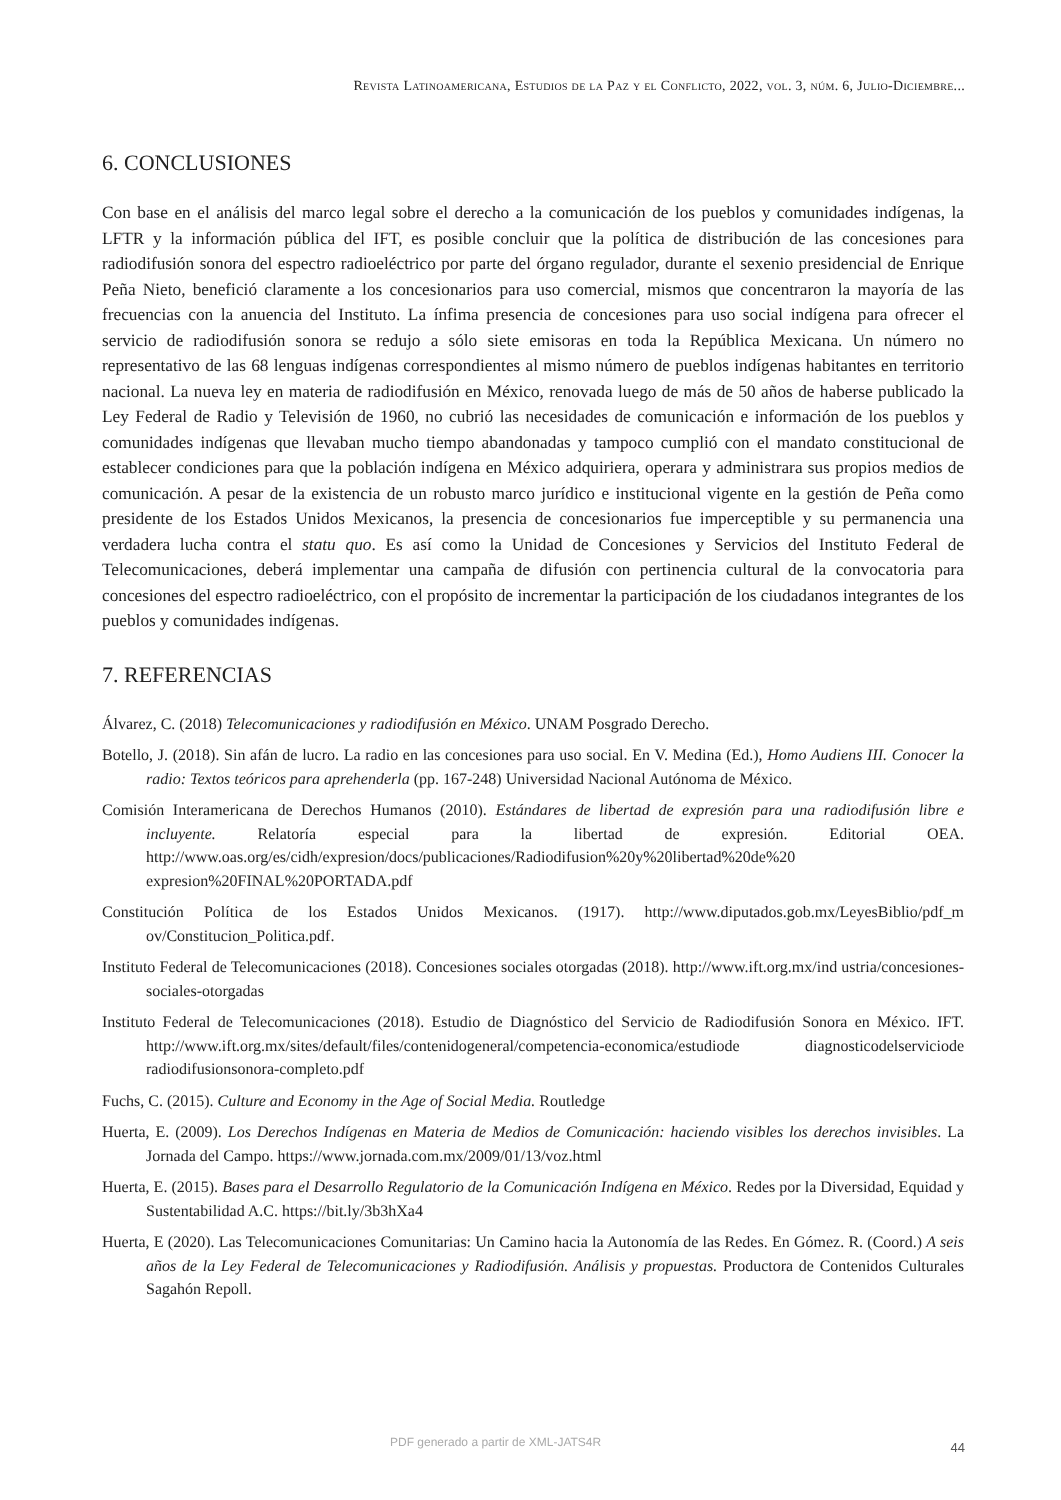Revista Latinoamericana, Estudios de la Paz y el Conflicto, 2022, vol. 3, núm. 6, Julio-Diciembre...
6. CONCLUSIONES
Con base en el análisis del marco legal sobre el derecho a la comunicación de los pueblos y comunidades indígenas, la LFTR y la información pública del IFT, es posible concluir que la política de distribución de las concesiones para radiodifusión sonora del espectro radioeléctrico por parte del órgano regulador, durante el sexenio presidencial de Enrique Peña Nieto, benefició claramente a los concesionarios para uso comercial, mismos que concentraron la mayoría de las frecuencias con la anuencia del Instituto. La ínfima presencia de concesiones para uso social indígena para ofrecer el servicio de radiodifusión sonora se redujo a sólo siete emisoras en toda la República Mexicana. Un número no representativo de las 68 lenguas indígenas correspondientes al mismo número de pueblos indígenas habitantes en territorio nacional. La nueva ley en materia de radiodifusión en México, renovada luego de más de 50 años de haberse publicado la Ley Federal de Radio y Televisión de 1960, no cubrió las necesidades de comunicación e información de los pueblos y comunidades indígenas que llevaban mucho tiempo abandonadas y tampoco cumplió con el mandato constitucional de establecer condiciones para que la población indígena en México adquiriera, operara y administrara sus propios medios de comunicación. A pesar de la existencia de un robusto marco jurídico e institucional vigente en la gestión de Peña como presidente de los Estados Unidos Mexicanos, la presencia de concesionarios fue imperceptible y su permanencia una verdadera lucha contra el statu quo. Es así como la Unidad de Concesiones y Servicios del Instituto Federal de Telecomunicaciones, deberá implementar una campaña de difusión con pertinencia cultural de la convocatoria para concesiones del espectro radioeléctrico, con el propósito de incrementar la participación de los ciudadanos integrantes de los pueblos y comunidades indígenas.
7. REFERENCIAS
Álvarez, C. (2018) Telecomunicaciones y radiodifusión en México. UNAM Posgrado Derecho.
Botello, J. (2018). Sin afán de lucro. La radio en las concesiones para uso social. En V. Medina (Ed.), Homo Audiens III. Conocer la radio: Textos teóricos para aprehenderla (pp. 167-248) Universidad Nacional Autónoma de México.
Comisión Interamericana de Derechos Humanos (2010). Estándares de libertad de expresión para una radiodifusión libre e incluyente. Relatoría especial para la libertad de expresión. Editorial OEA. http://www.oas.org/es/cidh/expresion/docs/publicaciones/Radiodifusion%20y%20libertad%20de%20 expresion%20FINAL%20PORTADA.pdf
Constitución Política de los Estados Unidos Mexicanos. (1917). http://www.diputados.gob.mx/LeyesBiblio/pdf_m ov/Constitucion_Politica.pdf.
Instituto Federal de Telecomunicaciones (2018). Concesiones sociales otorgadas (2018). http://www.ift.org.mx/ind ustria/concesiones-sociales-otorgadas
Instituto Federal de Telecomunicaciones (2018). Estudio de Diagnóstico del Servicio de Radiodifusión Sonora en México. IFT. http://www.ift.org.mx/sites/default/files/contenidogeneral/competencia-economica/estudiode diagnosticodelserviciode radiodifusionsonora-completo.pdf
Fuchs, C. (2015). Culture and Economy in the Age of Social Media. Routledge
Huerta, E. (2009). Los Derechos Indígenas en Materia de Medios de Comunicación: haciendo visibles los derechos invisibles. La Jornada del Campo. https://www.jornada.com.mx/2009/01/13/voz.html
Huerta, E. (2015). Bases para el Desarrollo Regulatorio de la Comunicación Indígena en México. Redes por la Diversidad, Equidad y Sustentabilidad A.C. https://bit.ly/3b3hXa4
Huerta, E (2020). Las Telecomunicaciones Comunitarias: Un Camino hacia la Autonomía de las Redes. En Gómez. R. (Coord.) A seis años de la Ley Federal de Telecomunicaciones y Radiodifusión. Análisis y propuestas. Productora de Contenidos Culturales Sagahón Repoll.
PDF generado a partir de XML-JATS4R
44